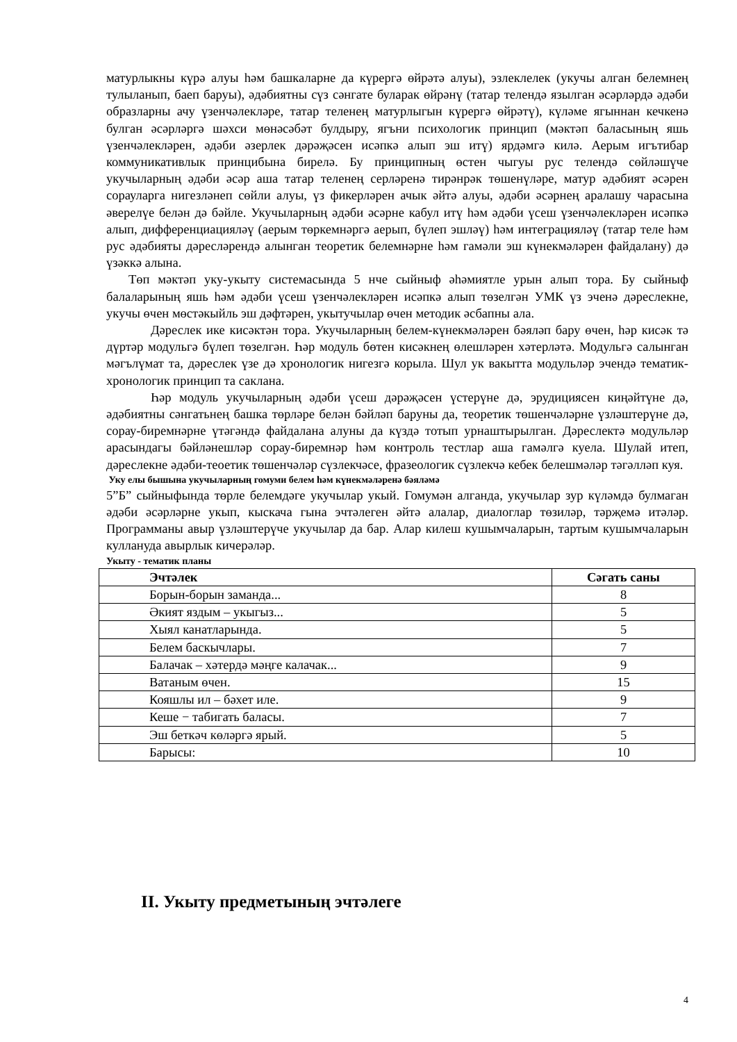матурлыкны күрә алуы һәм башкаларне да күрергә өйрәтә алуы), эзлеклелек (укучы алган белемнең тулыланып, баеп баруы), әдәбиятны сүз сәнгате буларак өйрәнү (татар телендә язылган әсәрләрдә әдәби образларны ачу үзенчәлекләре, татар теленең матурлыгын күрергә өйрәтү), күләме ягыннан кечкенә булган әсәрләргә шәхси мөнәсәбәт булдыру, ягъни психологик принцип (мәктәп баласының яшь үзенчәлекләрен, әдәби әзерлек дәрәҗәсен исәпкә алып эш итү) ярдәмгә килә. Аерым игътибар коммуникативлык принцибына бирелә. Бу принципның өстен чыгуы рус телендә сөйләшүче укучыларның әдәби әсәр аша татар теленең серләренә тирәнрәк төшенүләре, матур әдәбият әсәрен сорауларга нигезләнеп сөйли алуы, үз фикерләрен ачык әйтә алуы, әдәби әсәрнең аралашу чарасына әверелүе белән дә бәйле. Укучыларның әдәби әсәрне кабул итү һәм әдәби үсеш үзенчәлекләрен исәпкә алып, дифференциацияләү (аерым төркемнәргә аерып, бүлеп эшләү) һәм интеграцияләү (татар теле һәм рус әдәбияты дәресләрендә алынган теоретик белемнәрне һәм гамәли эш күнекмәләрен файдалану) дә үзәккә алына.
Төп мәктәп уку-укыту системасында 5 нче сыйныф әһәмиятле урын алып тора. Бу сыйныф балаларының яшь һәм әдәби үсеш үзенчәлекләрен исәпкә алып төзелгән УМК үз эченә дәреслекне, укучы өчен мөстәкыйль эш дәфтәрен, укытучылар өчен методик әсбапны ала.
Дәреслек ике кисәктән тора. Укучыларның белем-күнекмәләрен бәяләп бару өчен, һәр кисәк тә дүртәр модульгә бүлеп төзелгән. Һәр модуль бөтен кисәкнең өлешләрен хәтерләтә. Модульгә салынган мәгълүмат та, дәреслек үзе дә хронологик нигезгә корыла. Шул ук вакытта модульләр эчендә тематик-хронологик принцип та саклана.
Һәр модуль укучыларның әдәби үсеш дәрәҗәсен үстерүне дә, эрудициясен киңәйтүне дә, әдәбиятны сәнгатьнең башка төрләре белән бәйләп баруны да, теоретик төшенчәләрне үзләштерүне дә, сорау-биремнәрне үтәгәндә файдалана алуны да күздә тотып урнаштырылган. Дәреслектә модульләр арасындагы бәйләнешләр сорау-биремнәр һәм контроль тестлар аша гамәлгә куела. Шулай итеп, дәреслекне әдәби-теоетик төшенчәләр сүзлекчәсе, фразеологик сүзлекчә кебек белешмәләр тәгәлләп куя.
Уку елы бышына укучыларның гомуми белем һәм күнекмәләренә бәяләмә
5”Б” сыйныфында төрле белемдәге укучылар укый. Гомумән алганда, укучылар зур күләмдә булмаган әдәби әсәрләрне укып, кыскача гына эчтәлеген әйтә алалар, диалоглар төзиләр, тәрҗемә итәләр. Программаны авыр үзләштерүче укучылар да бар. Алар килеш кушымчаларын, тартым кушымчаларын куллануда авырлык кичерәләр.
Укыту - тематик планы
| Эчтәлек | Сәгать саны |
| --- | --- |
| Борын-борын заманда... | 8 |
| Әкият яздым – укыгыз... | 5 |
| Хыял канатларында. | 5 |
| Белем баскычлары. | 7 |
| Балачак – хәтердә мәңге калачак... | 9 |
| Ватаным өчен. | 15 |
| Кояшлы ил – бәхет иле. | 9 |
| Кеше − табигать баласы. | 7 |
| Эш беткәч көләргә ярый. | 5 |
| Барысы: | 10 |
II. Укыту предметының эчтәлеге
4